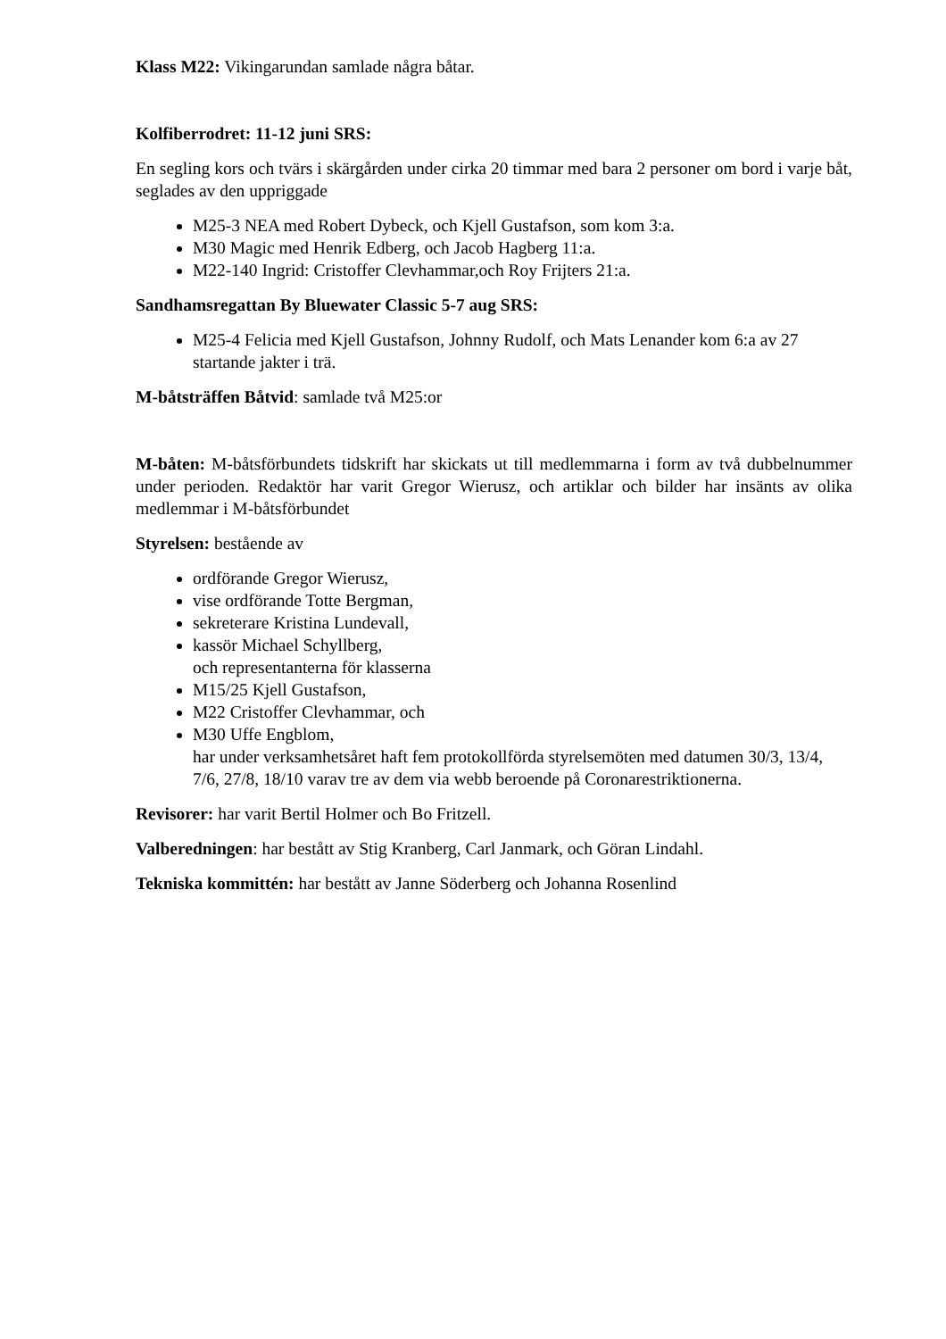Klass M22: Vikingarundan samlade några båtar.
Kolfiberrodret: 11-12 juni SRS:
En segling kors och tvärs i skärgården under cirka 20 timmar med bara 2 personer om bord i varje båt, seglades av den uppriggade
M25-3 NEA med Robert Dybeck, och Kjell Gustafson, som kom 3:a.
M30 Magic med Henrik Edberg, och Jacob Hagberg 11:a.
M22-140 Ingrid: Cristoffer Clevhammar,och Roy Frijters 21:a.
Sandhamsregattan By Bluewater Classic 5-7 aug SRS:
M25-4 Felicia med Kjell Gustafson, Johnny Rudolf, och Mats Lenander kom 6:a av 27 startande jakter i trä.
M-båtsträffen Båtvid: samlade två M25:or
M-båten: M-båtsförbundets tidskrift har skickats ut till medlemmarna i form av två dubbelnummer under perioden. Redaktör har varit Gregor Wierusz, och artiklar och bilder har insänts av olika medlemmar i M-båtsförbundet
Styrelsen: bestående av
ordförande Gregor Wierusz,
vise ordförande Totte Bergman,
sekreterare Kristina Lundevall,
kassör Michael Schyllberg,
och representanterna för klasserna
M15/25 Kjell Gustafson,
M22 Cristoffer Clevhammar, och
M30 Uffe Engblom,
har under verksamhetsåret haft fem protokollförda styrelsemöten med datumen 30/3, 13/4, 7/6, 27/8, 18/10 varav tre av dem via webb beroende på Coronarestriktionerna.
Revisorer: har varit Bertil Holmer och Bo Fritzell.
Valberedningen: har bestått av Stig Kranberg, Carl Janmark, och Göran Lindahl.
Tekniska kommittén: har bestått av Janne Söderberg och Johanna Rosenlind